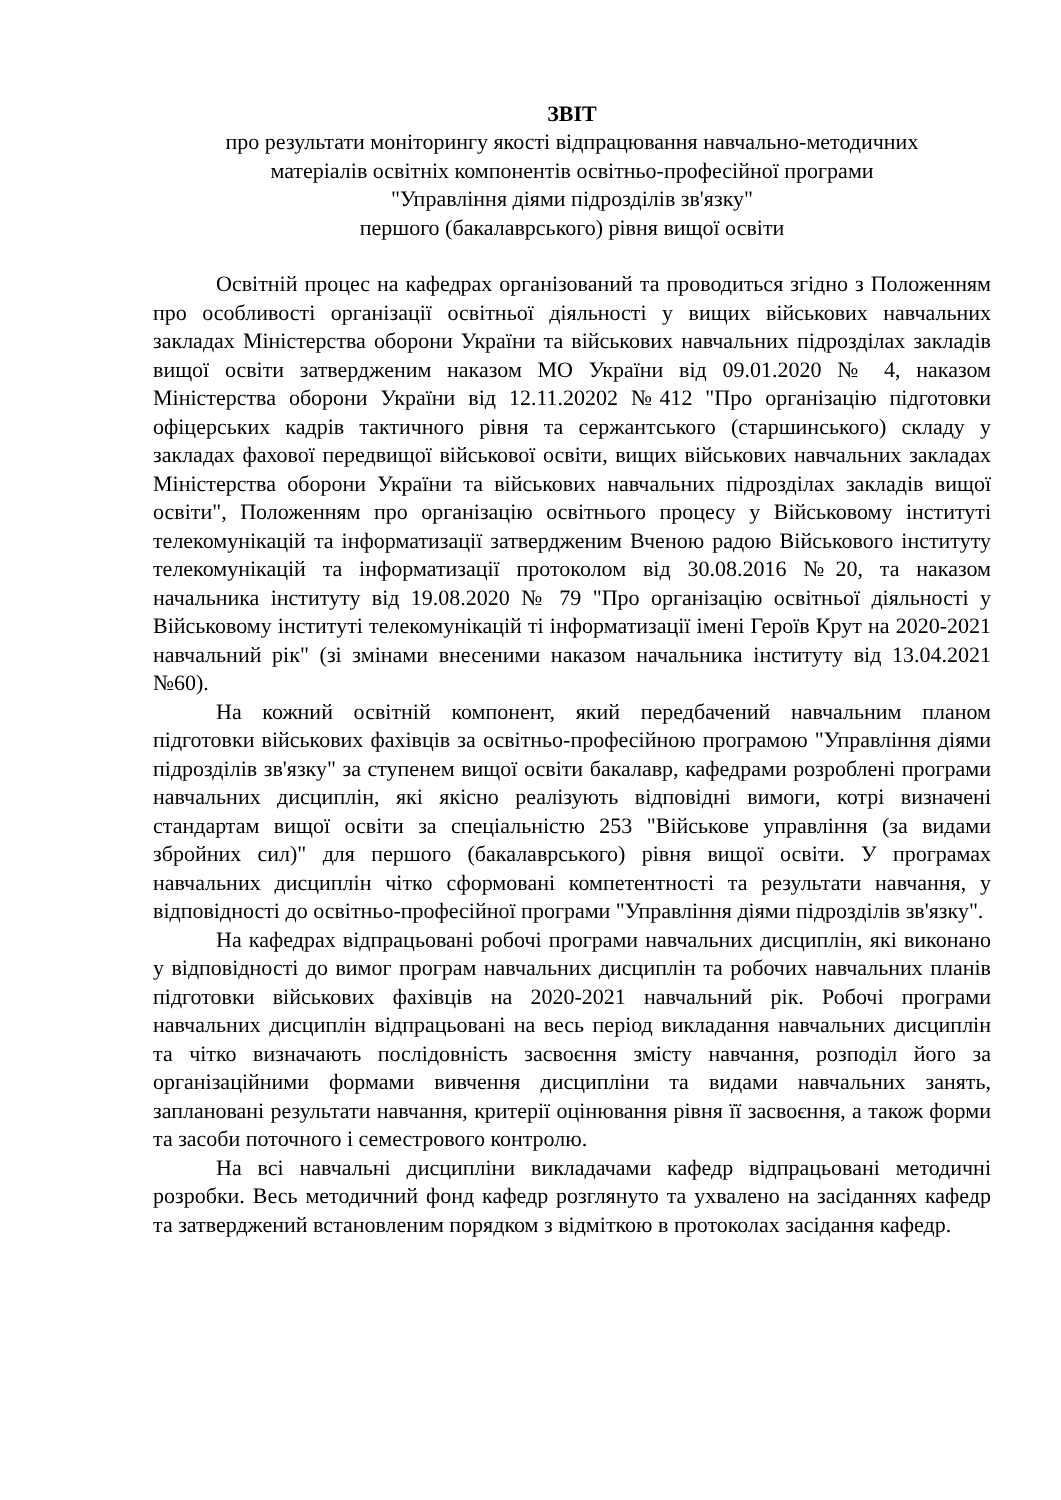ЗВІТ
про результати моніторингу якості відпрацювання навчально-методичних
матеріалів освітніх компонентів освітньо-професійної програми
"Управління діями підрозділів зв'язку"
першого (бакалаврського) рівня вищої освіти
Освітній процес на кафедрах організований та проводиться згідно з Положенням про особливості організації освітньої діяльності у вищих військових навчальних закладах Міністерства оборони України та військових навчальних підрозділах закладів вищої освіти затвердженим наказом МО України від 09.01.2020 № 4, наказом Міністерства оборони України від 12.11.20202 №412 "Про організацію підготовки офіцерських кадрів тактичного рівня та сержантського (старшинського) складу у закладах фахової передвищої військової освіти, вищих військових навчальних закладах Міністерства оборони України та військових навчальних підрозділах закладів вищої освіти", Положенням про організацію освітнього процесу у Військовому інституті телекомунікацій та інформатизації затвердженим Вченою радою Військового інституту телекомунікацій та інформатизації протоколом від 30.08.2016 №20, та наказом начальника інституту від 19.08.2020 № 79 "Про організацію освітньої діяльності у Військовому інституті телекомунікацій ті інформатизації імені Героїв Крут на 2020-2021 навчальний рік" (зі змінами внесеними наказом начальника інституту від 13.04.2021 №60).
На кожний освітній компонент, який передбачений навчальним планом підготовки військових фахівців за освітньо-професійною програмою "Управління діями підрозділів зв'язку" за ступенем вищої освіти бакалавр, кафедрами розроблені програми навчальних дисциплін, які якісно реалізують відповідні вимоги, котрі визначені стандартам вищої освіти за спеціальністю 253 "Військове управління (за видами збройних сил)" для першого (бакалаврського) рівня вищої освіти. У програмах навчальних дисциплін чітко сформовані компетентності та результати навчання, у відповідності до освітньо-професійної програми "Управління діями підрозділів зв'язку".
На кафедрах відпрацьовані робочі програми навчальних дисциплін, які виконано у відповідності до вимог програм навчальних дисциплін та робочих навчальних планів підготовки військових фахівців на 2020-2021 навчальний рік. Робочі програми навчальних дисциплін відпрацьовані на весь період викладання навчальних дисциплін та чітко визначають послідовність засвоєння змісту навчання, розподіл його за організаційними формами вивчення дисципліни та видами навчальних занять, заплановані результати навчання, критерії оцінювання рівня її засвоєння, а також форми та засоби поточного і семестрового контролю.
На всі навчальні дисципліни викладачами кафедр відпрацьовані методичні розробки. Весь методичний фонд кафедр розглянуто та ухвалено на засіданнях кафедр та затверджений встановленим порядком з відміткою в протоколах засідання кафедр.